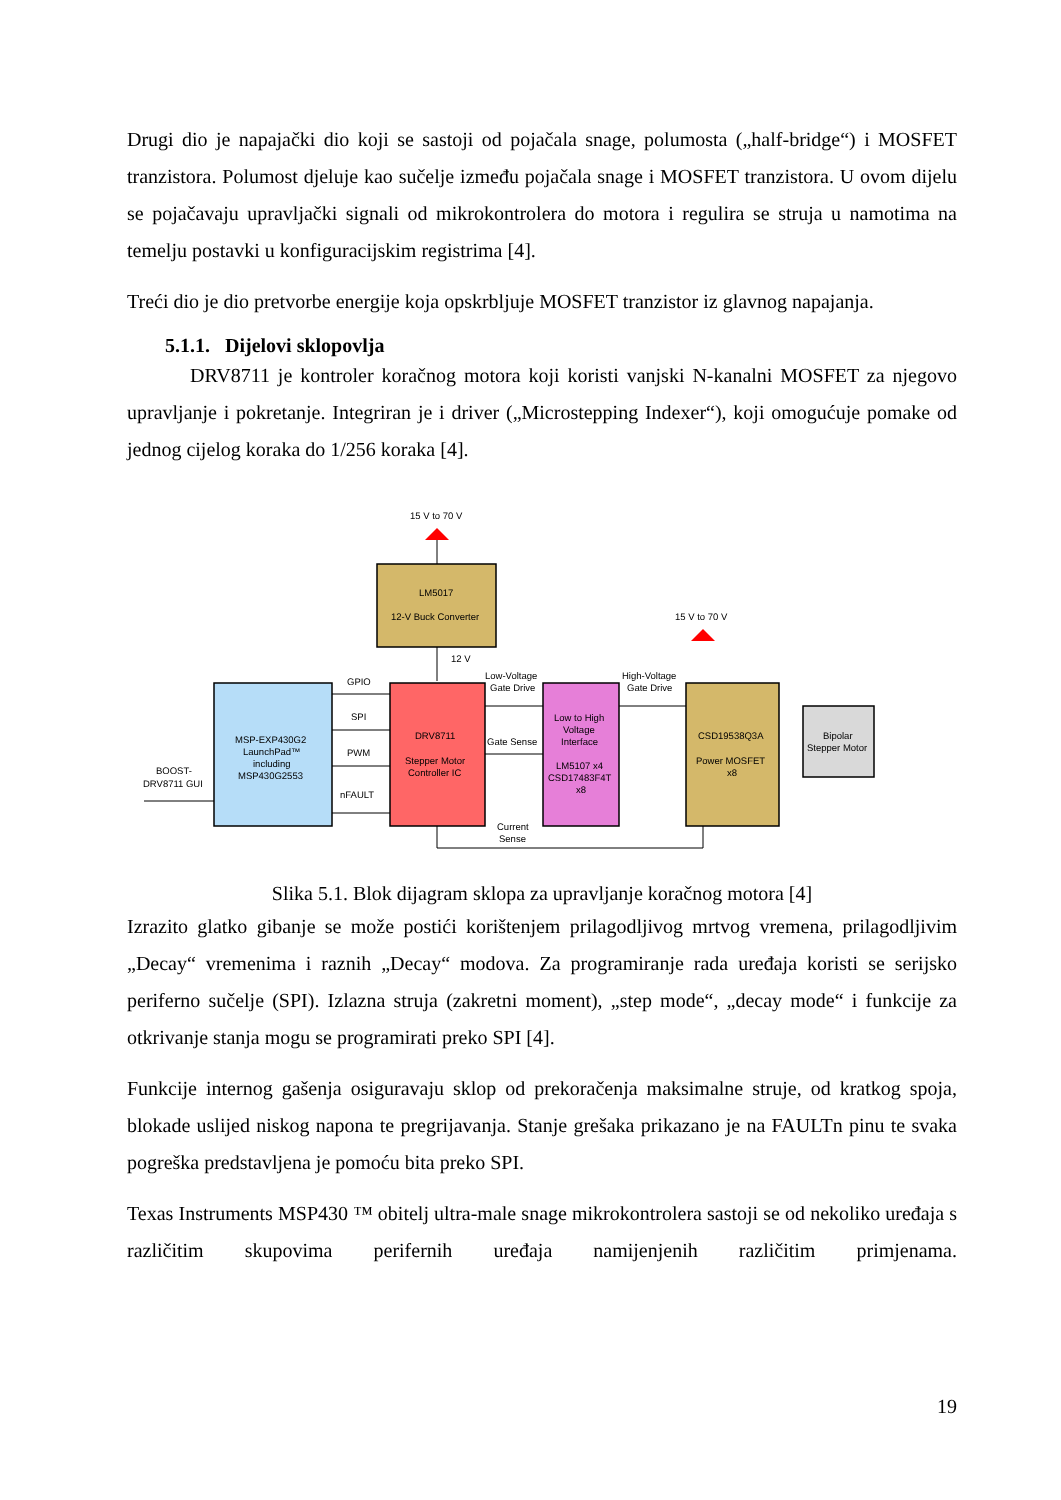Drugi dio je napajački dio koji se sastoji od pojačala snage, polumosta („half-bridge“) i MOSFET tranzistora. Polumost djeluje kao sučelje između pojačala snage i MOSFET tranzistora. U ovom dijelu se pojačavaju upravljački signali od mikrokontrolera do motora i regulira se struja u namotima na temelju postavki u konfiguracijskim registrima [4].
Treći dio je dio pretvorbe energije koja opskrbljuje MOSFET tranzistor iz glavnog napajanja.
5.1.1. Dijelovi sklopovlja
DRV8711 je kontroler koračnog motora koji koristi vanjski N-kanalni MOSFET za njegovo upravljanje i pokretanje. Integriran je i driver („Microstepping Indexer“), koji omogućuje pomake od jednog cijelog koraka do 1/256 koraka [4].
15 V to 70 V
LM5017
12-V Buck Converter
12 V
15 V to 70 V
MSP-EXP430G2
LaunchPad™
including
MSP430G2553
BOOST-
DRV8711 GUI
GPIO
SPI
PWM
nFAULT
DRV8711
Stepper Motor
Controller IC
Low-Voltage
Gate Drive
Gate Sense
Low to High
Voltage
Interface
LM5107 x4
CSD17483F4T
x8
High-Voltage
Gate Drive
CSD19538Q3A
Power MOSFET
x8
Bipolar
Stepper Motor
Current
Sense
Slika 5.1. Blok dijagram sklopa za upravljanje koračnog motora [4]
Izrazito glatko gibanje se može postići korištenjem prilagodljivog mrtvog vremena, prilagodljivim „Decay“ vremenima i raznih „Decay“ modova. Za programiranje rada uređaja koristi se serijsko periferno sučelje (SPI). Izlazna struja (zakretni moment), „step mode“, „decay mode“ i funkcije za otkrivanje stanja mogu se programirati preko SPI [4].
Funkcije internog gašenja osiguravaju sklop od prekoračenja maksimalne struje, od kratkog spoja, blokade uslijed niskog napona te pregrijavanja. Stanje grešaka prikazano je na FAULTn pinu te svaka pogreška predstavljena je pomoću bita preko SPI.
Texas Instruments MSP430 ™ obitelj ultra-male snage mikrokontrolera sastoji se od nekoliko uređaja s različitim skupovima perifernih uređaja namijenjenih različitim primjenama.
19